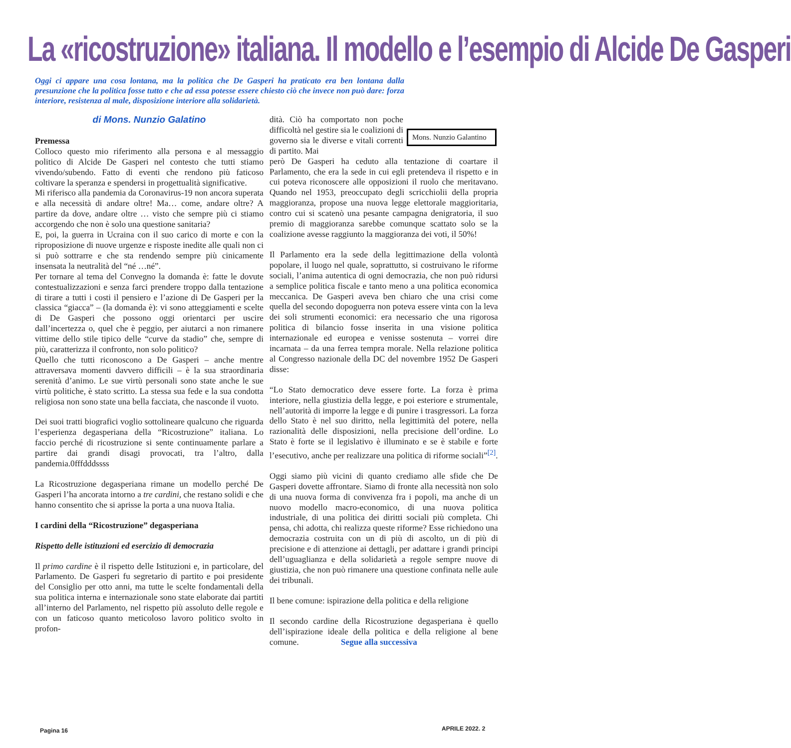La «ricostruzione» italiana. Il modello e l’esempio di Alcide De Gasperi
Oggi ci appare una cosa lontana, ma la politica che De Gasperi ha praticato era ben lontana dalla presunzione che la politica fosse tutto e che ad essa potesse essere chiesto ciò che invece non può dare: forza interiore, resistenza al male, disposizione interiore alla solidarietà.
Mons. Nunzio Galantino
di Mons. Nunzio Galatino
Premessa
Colloco questo mio riferimento alla persona e al messaggio politico di Alcide De Gasperi nel contesto che tutti stiamo vivendo/subendo. Fatto di eventi che rendono più faticoso coltivare la speranza e spendersi in progettualità significative.
Mi riferisco alla pandemia da Coronavirus-19 non ancora superata e alla necessità di andare oltre! Ma… come, andare oltre? A partire da dove, andare oltre … visto che sempre più ci stiamo accorgendo che non è solo una questione sanitaria?
E, poi, la guerra in Ucraina con il suo carico di morte e con la riproposizione di nuove urgenze e risposte inedite alle quali non ci si può sottrarre e che sta rendendo sempre più cinicamente insensata la neutralità del “né …né”.
Per tornare al tema del Convegno la domanda è: fatte le dovute contestualizzazioni e senza farci prendere troppo dalla tentazione di tirare a tutti i costi il pensiero e l’azione di De Gasperi per la classica “giacca” – (la domanda è): vi sono atteggiamenti e scelte di De Gasperi che possono oggi orientarci per uscire dall’incertezza o, quel che è peggio, per aiutarci a non rimanere vittime dello stile tipico delle “curve da stadio” che, sempre di più, caratterizza il confronto, non solo politico?
Quello che tutti riconoscono a De Gasperi – anche mentre attraversava momenti davvero difficili – è la sua straordinaria serenità d’animo. Le sue virtù personali sono state anche le sue virtù politiche, è stato scritto. La stessa sua fede e la sua condotta religiosa non sono state una bella facciata, che nasconde il vuoto.
Dei suoi tratti biografici voglio sottolineare qualcuno che riguarda l’esperienza degasperiana della “Ricostruzione” italiana. Lo faccio perché di ricostruzione si sente continuamente parlare a partire dai grandi disagi provocati, tra l’altro, dalla pandemia.0fffdddssss
La Ricostruzione degasperiana rimane un modello perché De Gasperi l’ha ancorata intorno a tre cardini, che restano solidi e che hanno consentito che si aprisse la porta a una nuova Italia.
I cardini della “Ricostruzione” degasperiana
Rispetto delle istituzioni ed esercizio di democrazia
Il primo cardine è il rispetto delle Istituzioni e, in particolare, del Parlamento. De Gasperi fu segretario di partito e poi presidente del Consiglio per otto anni, ma tutte le scelte fondamentali della sua politica interna e internazionale sono state elaborate dai partiti all’interno del Parlamento, nel rispetto più assoluto delle regole e con un faticoso quanto meticoloso lavoro politico svolto in profon-
dità. Ciò ha comportato non poche difficoltà nel gestire sia le coalizioni di governo sia le diverse e vitali correnti di partito. Mai
però De Gasperi ha ceduto alla tentazione di coartare il Parlamento, che era la sede in cui egli pretendeva il rispetto e in cui poteva riconoscere alle opposizioni il ruolo che meritavano. Quando nel 1953, preoccupato degli scricchiolii della propria maggioranza, propose una nuova legge elettorale maggioritaria, contro cui si scatenò una pesante campagna denigratoria, il suo premio di maggioranza sarebbe comunque scattato solo se la coalizione avesse raggiunto la maggioranza dei voti, il 50%!
Il Parlamento era la sede della legittimazione della volontà popolare, il luogo nel quale, soprattutto, si costruivano le riforme sociali, l’anima autentica di ogni democrazia, che non può ridursi a semplice politica fiscale e tanto meno a una politica economica meccanica. De Gasperi aveva ben chiaro che una crisi come quella del secondo dopoguerra non poteva essere vinta con la leva dei soli strumenti economici: era necessario che una rigorosa politica di bilancio fosse inserita in una visione politica internazionale ed europea e venisse sostenuta – vorrei dire incarnata – da una ferrea tempra morale. Nella relazione politica al Congresso nazionale della DC del novembre 1952 De Gasperi disse:
“Lo Stato democratico deve essere forte. La forza è prima interiore, nella giustizia della legge, e poi esteriore e strumentale, nell’autorità di imporre la legge e di punire i trasgressori. La forza dello Stato è nel suo diritto, nella legittimità del potere, nella razionalità delle disposizioni, nella precisione dell’ordine. Lo Stato è forte se il legislativo è illuminato e se è stabile e forte l’esecutivo, anche per realizzare una politica di riforme sociali”<sup>[2]</sup>.
Oggi siamo più vicini di quanto crediamo alle sfide che De Gasperi dovette affrontare. Siamo di fronte alla necessità non solo di una nuova forma di convivenza fra i popoli, ma anche di un nuovo modello macro-economico, di una nuova politica industriale, di una politica dei diritti sociali più completa. Chi pensa, chi adotta, chi realizza queste riforme? Esse richiedono una democrazia costruita con un di più di ascolto, un di più di precisione e di attenzione ai dettagli, per adattare i grandi principi dell’uguaglianza e della solidarietà a regole sempre nuove di giustizia, che non può rimanere una questione confinata nelle aule dei tribunali.
Il bene comune: ispirazione della politica e della religione
Il secondo cardine della Ricostruzione degasperiana è quello dell’ispirazione ideale della politica e della religione al bene comune. Segue alla successiva
Pagina 16 APRILE 2022. 2